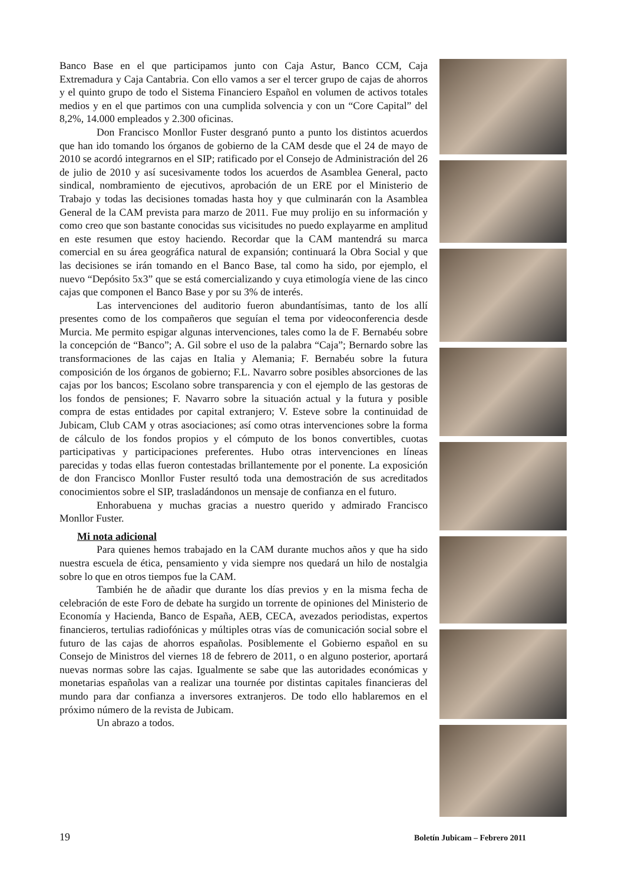Banco Base en el que participamos junto con Caja Astur, Banco CCM, Caja Extremadura y Caja Cantabria. Con ello vamos a ser el tercer grupo de cajas de ahorros y el quinto grupo de todo el Sistema Financiero Español en volumen de activos totales medios y en el que partimos con una cumplida solvencia y con un “Core Capital” del 8,2%, 14.000 empleados y 2.300 oficinas.
Don Francisco Monllor Fuster desgranó punto a punto los distintos acuerdos que han ido tomando los órganos de gobierno de la CAM desde que el 24 de mayo de 2010 se acordó integrarnos en el SIP; ratificado por el Consejo de Administración del 26 de julio de 2010 y así sucesivamente todos los acuerdos de Asamblea General, pacto sindical, nombramiento de ejecutivos, aprobación de un ERE por el Ministerio de Trabajo y todas las decisiones tomadas hasta hoy y que culminarán con la Asamblea General de la CAM prevista para marzo de 2011. Fue muy prolijo en su información y como creo que son bastante conocidas sus vicisitudes no puedo explayarme en amplitud en este resumen que estoy haciendo. Recordar que la CAM mantendrá su marca comercial en su área geográfica natural de expansión; continuará la Obra Social y que las decisiones se irán tomando en el Banco Base, tal como ha sido, por ejemplo, el nuevo “Depósito 5x3” que se está comercializando y cuya etimología viene de las cinco cajas que componen el Banco Base y por su 3% de interés.
Las intervenciones del auditorio fueron abundantísimas, tanto de los allí presentes como de los compañeros que seguían el tema por videoconferencia desde Murcia. Me permito espigar algunas intervenciones, tales como la de F. Bernabéu sobre la concepción de “Banco”; A. Gil sobre el uso de la palabra “Caja”; Bernardo sobre las transformaciones de las cajas en Italia y Alemania; F. Bernabéu sobre la futura composición de los órganos de gobierno; F.L. Navarro sobre posibles absorciones de las cajas por los bancos; Escolano sobre transparencia y con el ejemplo de las gestoras de los fondos de pensiones; F. Navarro sobre la situación actual y la futura y posible compra de estas entidades por capital extranjero; V. Esteve sobre la continuidad de Jubicam, Club CAM y otras asociaciones; así como otras intervenciones sobre la forma de cálculo de los fondos propios y el cómputo de los bonos convertibles, cuotas participativas y participaciones preferentes. Hubo otras intervenciones en líneas parecidas y todas ellas fueron contestadas brillantemente por el ponente. La exposición de don Francisco Monllor Fuster resultó toda una demostración de sus acreditados conocimientos sobre el SIP, trasladándonos un mensaje de confianza en el futuro.
Enhorabuena y muchas gracias a nuestro querido y admirado Francisco Monllor Fuster.
Mi nota adicional
Para quienes hemos trabajado en la CAM durante muchos años y que ha sido nuestra escuela de ética, pensamiento y vida siempre nos quedará un hilo de nostalgia sobre lo que en otros tiempos fue la CAM.
También he de añadir que durante los días previos y en la misma fecha de celebración de este Foro de debate ha surgido un torrente de opiniones del Ministerio de Economía y Hacienda, Banco de España, AEB, CECA, avezados periodistas, expertos financieros, tertulias radiofónicas y múltiples otras vías de comunicación social sobre el futuro de las cajas de ahorros españolas. Posiblemente el Gobierno español en su Consejo de Ministros del viernes 18 de febrero de 2011, o en alguno posterior, aportará nuevas normas sobre las cajas. Igualmente se sabe que las autoridades económicas y monetarias españolas van a realizar una tournée por distintas capitales financieras del mundo para dar confianza a inversores extranjeros. De todo ello hablaremos en el próximo número de la revista de Jubicam.
Un abrazo a todos.
19 Boletín Jubicam – Febrero 2011